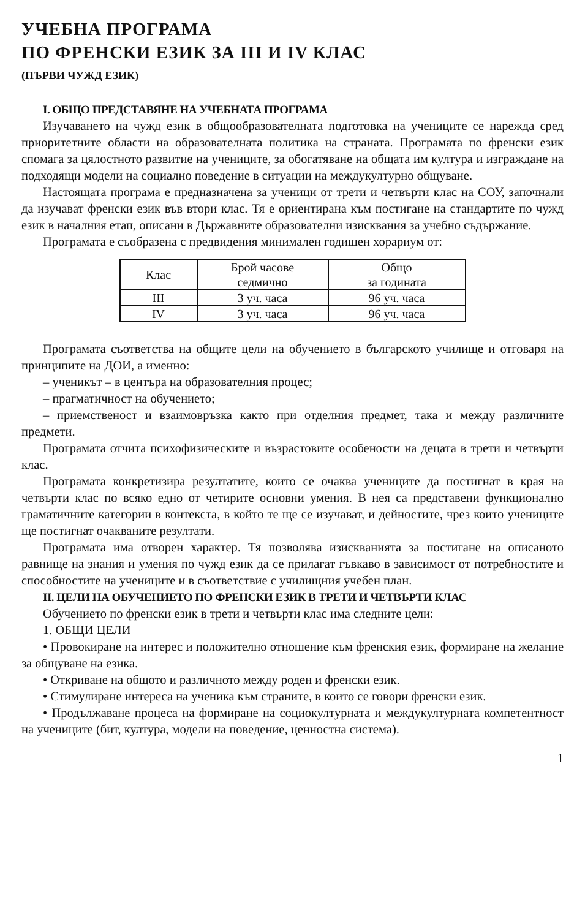УЧЕБНА ПРОГРАМА
ПО ФРЕНСКИ ЕЗИК ЗА III И IV КЛАС
(ПЪРВИ ЧУЖД ЕЗИК)
I. ОБЩО ПРЕДСТАВЯНЕ НА УЧЕБНАТА ПРОГРАМА
Изучаването на чужд език в общообразователната подготовка на учениците се нарежда сред приоритетните области на образователната политика на страната. Програмата по френски език спомага за цялостното развитие на учениците, за обогатяване на общата им култура и изграждане на подходящи модели на социално поведение в ситуации на междукултурно общуване.
Настоящата програма е предназначена за ученици от трети и четвърти клас на СОУ, започнали да изучават френски език във втори клас. Тя е ориентирана към постигане на стандартите по чужд език в началния етап, описани в Държавните образователни изисквания за учебно съдържание.
Програмата е съобразена с предвидения минимален годишен хорариум от:
| Клас | Брой часове седмично | Общо за годината |
| --- | --- | --- |
| III | 3 уч. часа | 96 уч. часа |
| IV | 3 уч. часа | 96 уч. часа |
Програмата съответства на общите цели на обучението в българското училище и отговаря на принципите на ДОИ, а именно:
– ученикът – в центъра на образователния процес;
– прагматичност на обучението;
– приемственост и взаимовръзка както при отделния предмет, така и между различните предмети.
Програмата отчита психофизическите и възрастовите особености на децата в трети и четвърти клас.
Програмата конкретизира резултатите, които се очаква учениците да постигнат в края на четвърти клас по всяко едно от четирите основни умения. В нея са представени функционално граматичните категории в контекста, в който те ще се изучават, и дейностите, чрез които учениците ще постигнат очакваните резултати.
Програмата има отворен характер. Тя позволява изискванията за постигане на описаното равнище на знания и умения по чужд език да се прилагат гъвкаво в зависимост от потребностите и способностите на учениците и в съответствие с училищния учебен план.
II. ЦЕЛИ НА ОБУЧЕНИЕТО ПО ФРЕНСКИ ЕЗИК В ТРЕТИ И ЧЕТВЪРТИ КЛАС
Обучението по френски език в трети и четвърти клас има следните цели:
1. ОБЩИ ЦЕЛИ
• Провокиране на интерес и положително отношение към френския език, формиране на желание за общуване на езика.
• Откриване на общото и различното между роден и френски език.
• Стимулиране интереса на ученика към страните, в които се говори френски език.
• Продължаване процеса на формиране на социокултурната и междукултурната компетентност на учениците (бит, култура, модели на поведение, ценностна система).
1